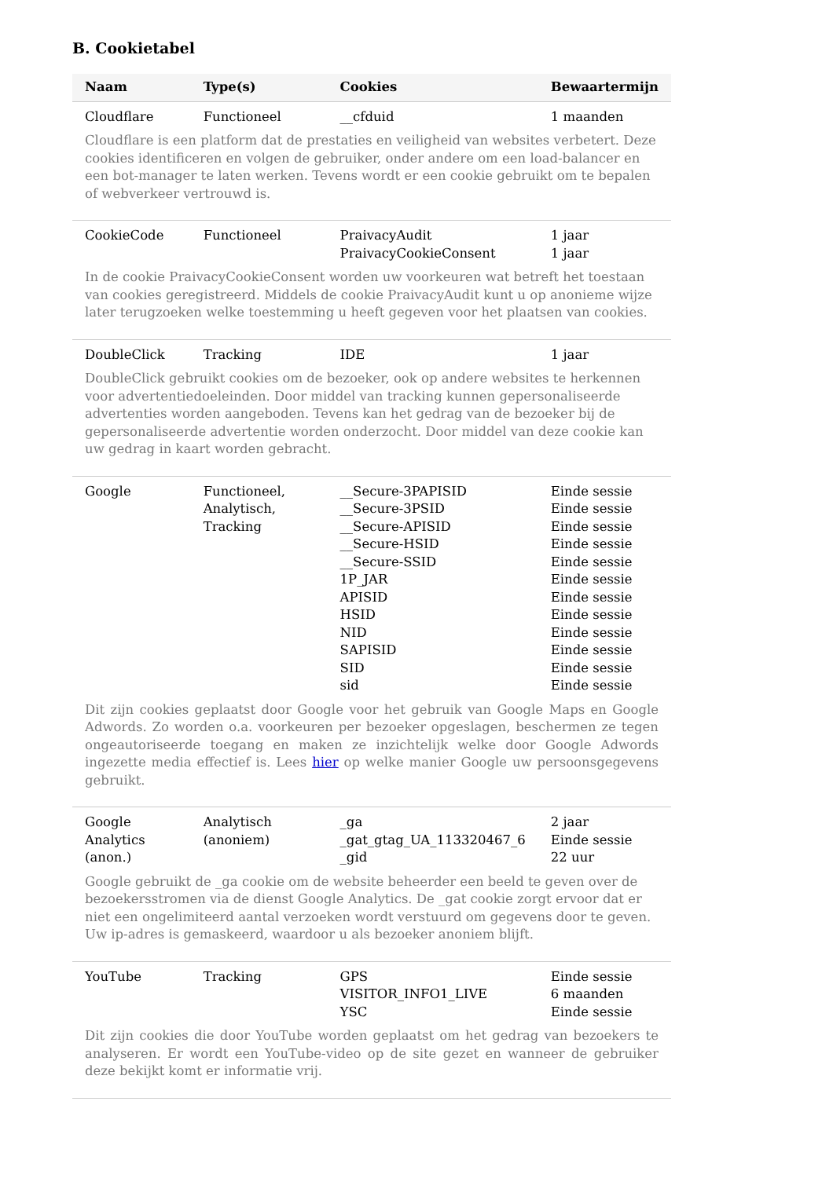B. Cookietabel
| Naam | Type(s) | Cookies | Bewaartermijn |
| --- | --- | --- | --- |
| Cloudflare | Functioneel | __cfduid | 1 maanden |
| Cloudflare is een platform dat de prestaties en veiligheid van websites verbetert. Deze cookies identificeren en volgen de gebruiker, onder andere om een load-balancer en een bot-manager te laten werken. Tevens wordt er een cookie gebruikt om te bepalen of webverkeer vertrouwd is. | | | |
| CookieCode | Functioneel | PraivacyAudit PraivacyCookieConsent | 1 jaar 1 jaar |
| In de cookie PraivacyCookieConsent worden uw voorkeuren wat betreft het toestaan van cookies geregistreerd. Middels de cookie PraivacyAudit kunt u op anonieme wijze later terugzoeken welke toestemming u heeft gegeven voor het plaatsen van cookies. | | | |
| DoubleClick | Tracking | IDE | 1 jaar |
| DoubleClick gebruikt cookies om de bezoeker, ook op andere websites te herkennen voor advertentiedoeleinden. Door middel van tracking kunnen gepersonaliseerde advertenties worden aangeboden. Tevens kan het gedrag van de bezoeker bij de gepersonaliseerde advertentie worden onderzocht. Door middel van deze cookie kan uw gedrag in kaart worden gebracht. | | | |
| Google | Functioneel, Analytisch, Tracking | __Secure-3PAPISID __Secure-3PSID __Secure-APISID __Secure-HSID __Secure-SSID 1P_JAR APISID HSID NID SAPISID SID sid | Einde sessie Einde sessie Einde sessie Einde sessie Einde sessie Einde sessie Einde sessie Einde sessie Einde sessie Einde sessie Einde sessie Einde sessie |
| Dit zijn cookies geplaatst door Google voor het gebruik van Google Maps en Google Adwords. Zo worden o.a. voorkeuren per bezoeker opgeslagen, beschermen ze tegen ongeautoriseerde toegang en maken ze inzichtelijk welke door Google Adwords ingezette media effectief is. Lees hier op welke manier Google uw persoonsgegevens gebruikt. | | | |
| Google Analytics (anon.) | Analytisch (anoniem) | _ga _gat_gtag_UA_113320467_6 _gid | 2 jaar Einde sessie 22 uur |
| Google gebruikt de _ga cookie om de website beheerder een beeld te geven over de bezoekersstromen via de dienst Google Analytics. De _gat cookie zorgt ervoor dat er niet een ongelimiteerd aantal verzoeken wordt verstuurd om gegevens door te geven. Uw ip-adres is gemaskeerd, waardoor u als bezoeker anoniem blijft. | | | |
| YouTube | Tracking | GPS VISITOR_INFO1_LIVE YSC | Einde sessie 6 maanden Einde sessie |
| Dit zijn cookies die door YouTube worden geplaatst om het gedrag van bezoekers te analyseren. Er wordt een YouTube-video op de site gezet en wanneer de gebruiker deze bekijkt komt er informatie vrij. | | | |